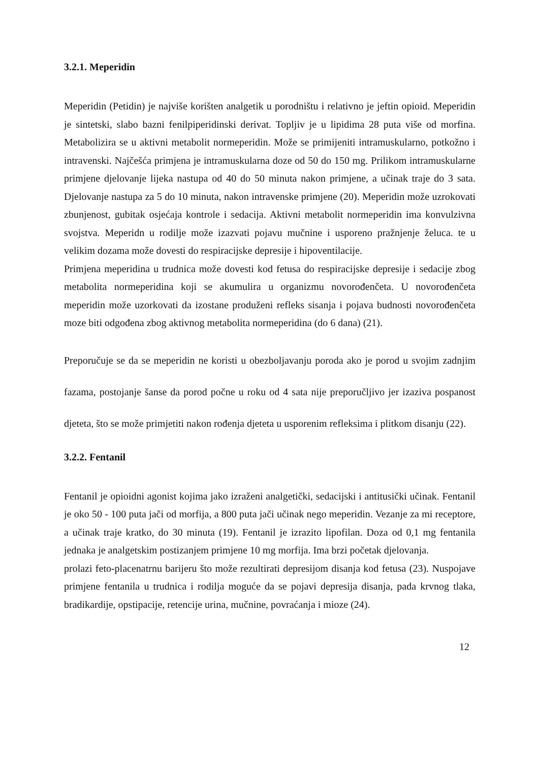3.2.1. Meperidin
Meperidin (Petidin) je najviše korišten analgetik u porodništu i relativno je jeftin opioid. Meperidin je sintetski, slabo bazni fenilpiperidinski derivat. Topljiv je u lipidima 28 puta više od morfina. Metabolizira se u aktivni metabolit normeperidin. Može se primijeniti intramuskularno, potkožno i intravenski. Najčešća primjena je intramuskularna doze od 50 do 150 mg. Prilikom intramuskularne primjene djelovanje lijeka nastupa od 40 do 50 minuta nakon primjene, a učinak traje do 3 sata. Djelovanje nastupa za 5 do 10 minuta, nakon intravenske primjene (20). Meperidin može uzrokovati zbunjenost, gubitak osjećaja kontrole i sedacija. Aktivni metabolit normeperidin ima konvulzivna svojstva. Meperidn u rodilje može izazvati pojavu mučnine i usporeno pražnjenje želuca. te u velikim dozama može dovesti do respiracijske depresije i hipoventilacije.
Primjena meperidina u trudnica može dovesti kod fetusa do respiracijske depresije i sedacije zbog metabolita normeperidina koji se akumulira u organizmu novorođenčeta. U novorođenčeta meperidin može uzorkovati da izostane produženi refleks sisanja i pojava budnosti novorođenčeta moze biti odgođena zbog aktivnog metabolita normeperidina (do 6 dana) (21).
Preporučuje se da se meperidin ne koristi u obezboljavanju poroda ako je porod u svojim zadnjim fazama, postojanje šanse da porod počne u roku od 4 sata nije preporučljivo jer izaziva pospanost djeteta, što se može primjetiti nakon rođenja djeteta u usporenim refleksima i plitkom disanju (22).
3.2.2. Fentanil
Fentanil je opioidni agonist kojima jako izraženi analgetički, sedacijski i antitusički učinak. Fentanil je oko 50 - 100 puta jači od morfija, a 800 puta jači učinak nego meperidin. Vezanje za mi receptore, a učinak traje kratko, do 30 minuta (19). Fentanil je izrazito lipofilan. Doza od 0,1 mg fentanila jednaka je analgetskim postizanjem primjene 10 mg morfija. Ima brzi početak djelovanja.
prolazi feto-placenatrnu barijeru što može rezultirati depresijom disanja kod fetusa (23). Nuspojave primjene fentanila u trudnica i rodilja moguće da se pojavi depresija disanja, pada krvnog tlaka, bradikardije, opstipacije, retencije urina, mučnine, povraćanja i mioze (24).
12